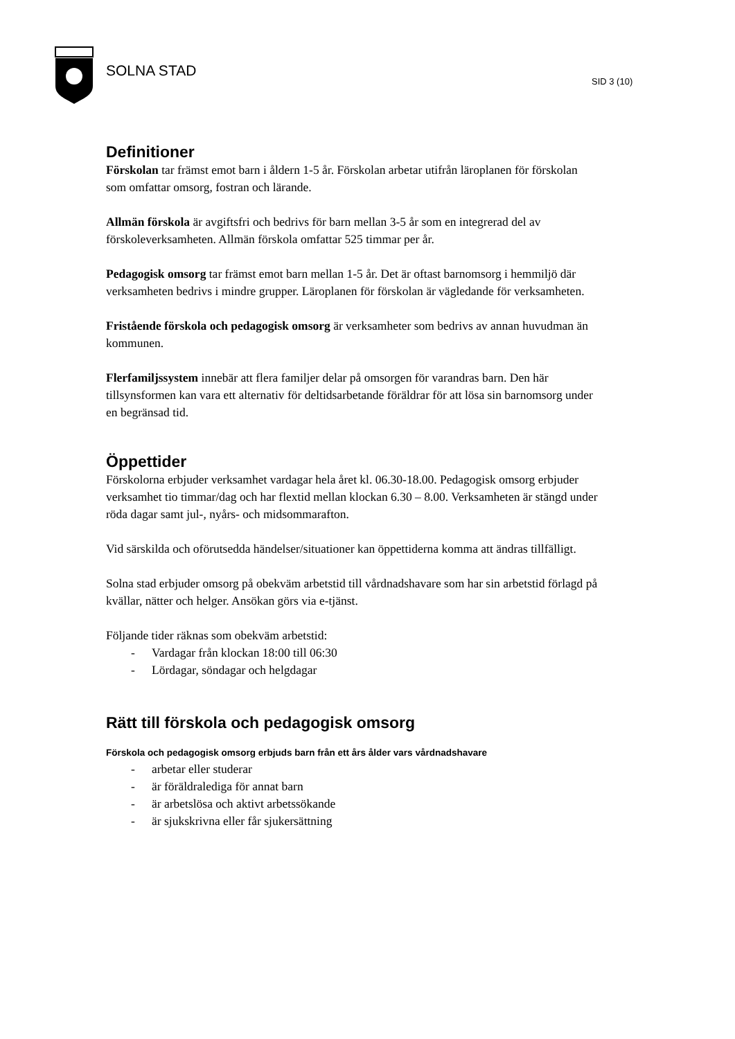SOLNA STAD
SID 3 (10)
Definitioner
Förskolan tar främst emot barn i åldern 1-5 år. Förskolan arbetar utifrån läroplanen för förskolan som omfattar omsorg, fostran och lärande.
Allmän förskola är avgiftsfri och bedrivs för barn mellan 3-5 år som en integrerad del av förskoleverksamheten. Allmän förskola omfattar 525 timmar per år.
Pedagogisk omsorg tar främst emot barn mellan 1-5 år. Det är oftast barnomsorg i hemmiljö där verksamheten bedrivs i mindre grupper. Läroplanen för förskolan är vägledande för verksamheten.
Fristående förskola och pedagogisk omsorg är verksamheter som bedrivs av annan huvudman än kommunen.
Flerfamiljssystem innebär att flera familjer delar på omsorgen för varandras barn. Den här tillsynsformen kan vara ett alternativ för deltidsarbetande föräldrar för att lösa sin barnomsorg under en begränsad tid.
Öppettider
Förskolorna erbjuder verksamhet vardagar hela året kl. 06.30-18.00. Pedagogisk omsorg erbjuder verksamhet tio timmar/dag och har flextid mellan klockan 6.30 – 8.00. Verksamheten är stängd under röda dagar samt jul-, nyårs- och midsommarafton.
Vid särskilda och oförutsedda händelser/situationer kan öppettiderna komma att ändras tillfälligt.
Solna stad erbjuder omsorg på obekväm arbetstid till vårdnadshavare som har sin arbetstid förlagd på kvällar, nätter och helger. Ansökan görs via e-tjänst.
Följande tider räknas som obekväm arbetstid:
- Vardagar från klockan 18:00 till 06:30
- Lördagar, söndagar och helgdagar
Rätt till förskola och pedagogisk omsorg
Förskola och pedagogisk omsorg erbjuds barn från ett års ålder vars vårdnadshavare
- arbetar eller studerar
- är föräldralediga för annat barn
- är arbetslösa och aktivt arbetssökande
- är sjukskrivna eller får sjukersättning